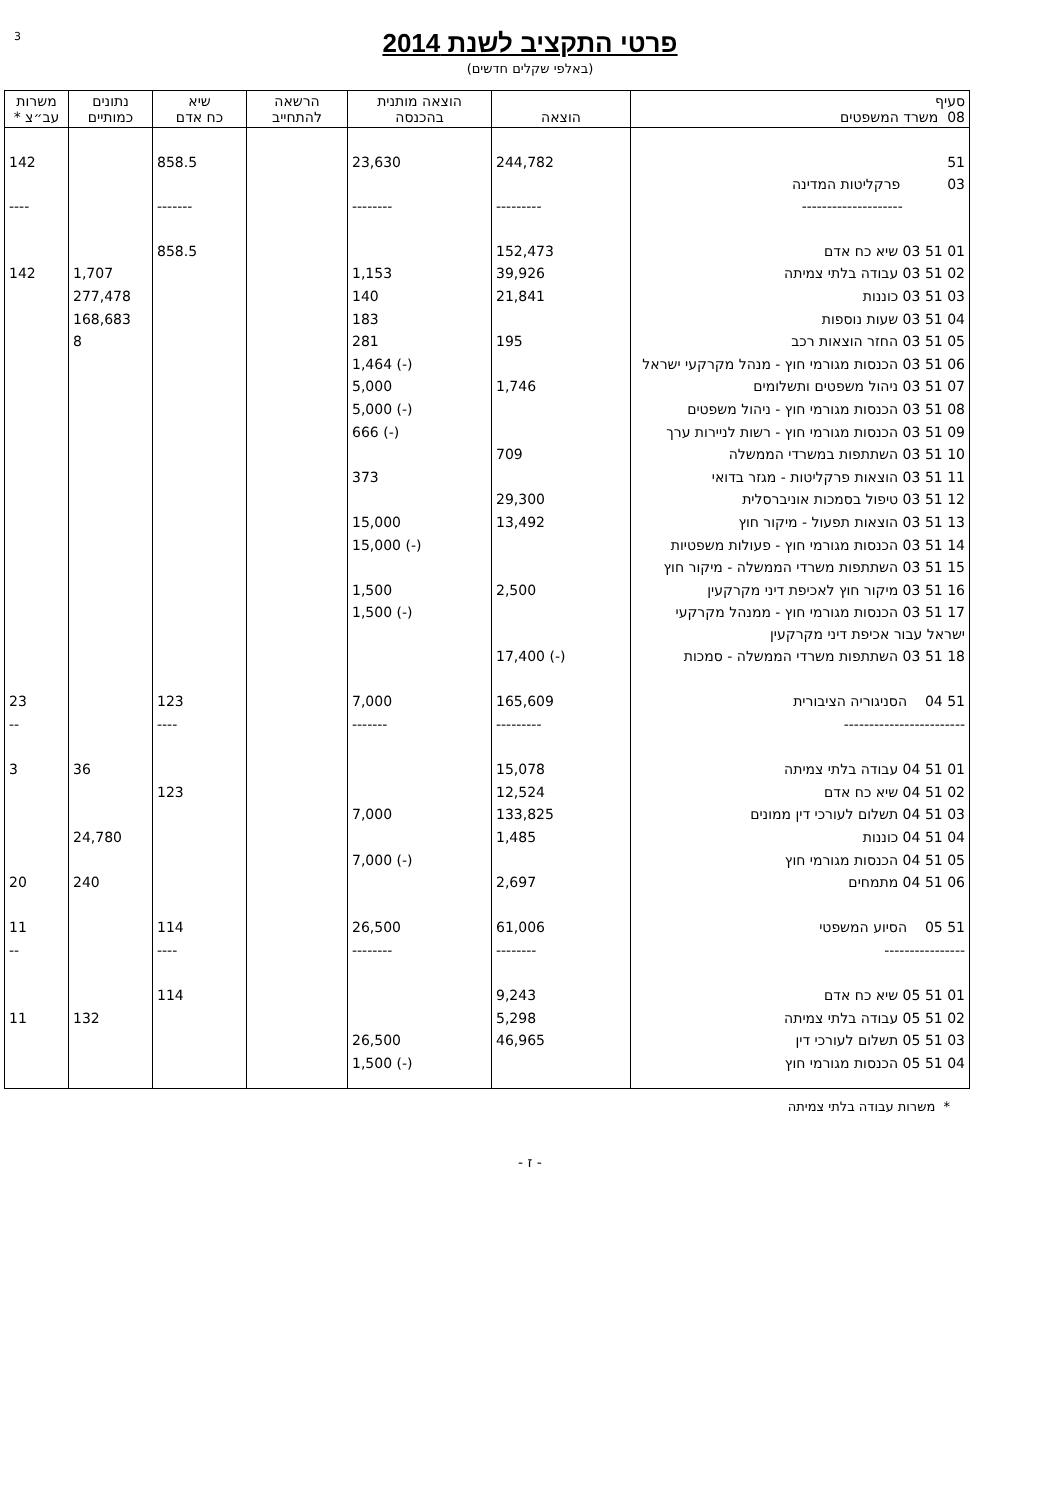3
פרטי התקציב לשנת 2014
(באלפי שקלים חדשים)
| סעיף 08 משרד המשפטים | הוצאה | הוצאה מותנית בהכנסה | הרשאה להתחייב | שיא כח אדם | נתונים כמותיים | משרות עב״צ * |
| --- | --- | --- | --- | --- | --- | --- |
| 51 03 פרקליטות המדינה | 244,782 | 23,630 | | 858.5 | | 142 |
| -------------------- | --------- | -------- | | ------- | | ---- |
| 01 51 03 שיא כח אדם | 152,473 | | | 858.5 | | |
| 02 51 03 עבודה בלתי צמיתה | 39,926 | 1,153 | | | 1,707 | 142 |
| 03 51 03 כוננות | 21,841 | 140 | | | 277,478 | |
| 04 51 03 שעות נוספות | | 183 | | | 168,683 | |
| 05 51 03 החזר הוצאות רכב | 195 | 281 | | | 8 | |
| 06 51 03 הכנסות מגורמי חוץ - מנהל מקרקעי ישראל | | (-) 1,464 | | | | |
| 07 51 03 ניהול משפטים ותשלומים | 1,746 | 5,000 | | | | |
| 08 51 03 הכנסות מגורמי חוץ - ניהול משפטים | | (-) 5,000 | | | | |
| 09 51 03 הכנסות מגורמי חוץ - רשות לניירות ערך | | (-) 666 | | | | |
| 10 51 03 השתתפות במשרדי הממשלה | 709 | | | | | |
| 11 51 03 הוצאות פרקליטות - מגזר בדואי | | 373 | | | | |
| 12 51 03 טיפול בסמכות אוניברסלית | 29,300 | | | | | |
| 13 51 03 הוצאות תפעול - מיקור חוץ | 13,492 | 15,000 | | | | |
| 14 51 03 הכנסות מגורמי חוץ - פעולות משפטיות | | (-) 15,000 | | | | |
| 15 51 03 השתתפות משרדי הממשלה - מיקור חוץ | | | | | | |
| 16 51 03 מיקור חוץ לאכיפת דיני מקרקעין | 2,500 | 1,500 | | | | |
| 17 51 03 הכנסות מגורמי חוץ - ממנהל מקרקעי ישראל עבור אכיפת דיני מקרקעין | | (-) 1,500 | | | | |
| 18 51 03 השתתפות משרדי הממשלה - סמכות | (-) 17,400 | | | | | |
| 51 04 הסניגוריה הציבורית | 165,609 | 7,000 | | 123 | | 23 |
| ------------------------ | --------- | ------- | | ---- | | -- |
| 01 51 04 עבודה בלתי צמיתה | 15,078 | | | | 36 | 3 |
| 02 51 04 שיא כח אדם | 12,524 | | | 123 | | |
| 03 51 04 תשלום לעורכי דין ממונים | 133,825 | 7,000 | | | | |
| 04 51 04 כוננות | 1,485 | | | | 24,780 | |
| 05 51 04 הכנסות מגורמי חוץ | | (-) 7,000 | | | | |
| 06 51 04 מתמחים | 2,697 | | | | 240 | 20 |
| 51 05 הסיוע המשפטי | 61,006 | 26,500 | | 114 | | 11 |
| ---------------- | -------- | -------- | | ---- | | -- |
| 01 51 05 שיא כח אדם | 9,243 | | | 114 | | |
| 02 51 05 עבודה בלתי צמיתה | 5,298 | | | | 132 | 11 |
| 03 51 05 תשלום לעורכי דין | 46,965 | 26,500 | | | | |
| 04 51 05 הכנסות מגורמי חוץ | | (-) 1,500 | | | | |
* משרות עבודה בלתי צמיתה
- ז -